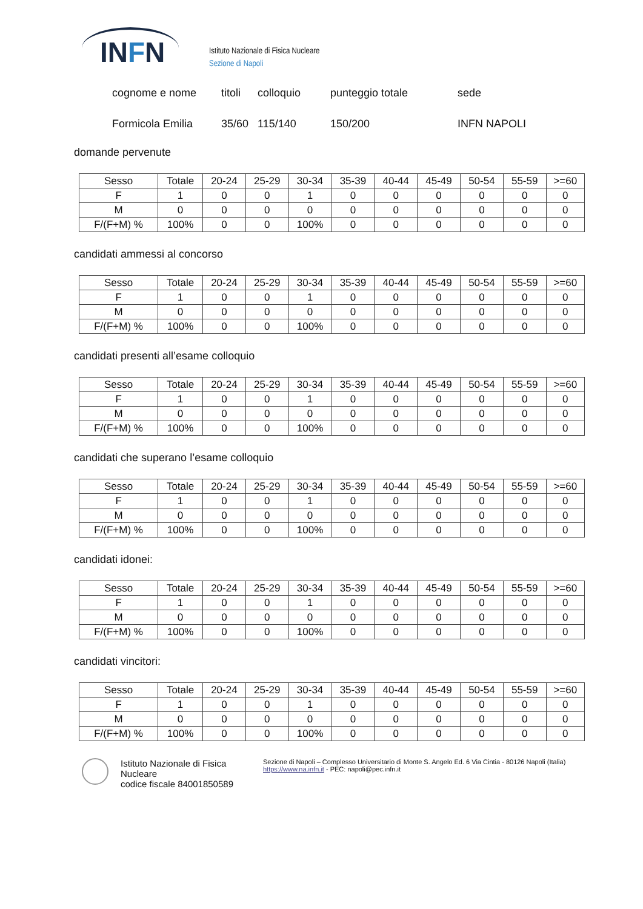INFN
Istituto Nazionale di Fisica Nucleare
Sezione di Napoli
cognome e nome titoli colloquio punteggio totale sede
Formicola Emilia 35/60 115/140 150/200 INFN NAPOLI
domande pervenute
| Sesso | Totale | 20-24 | 25-29 | 30-34 | 35-39 | 40-44 | 45-49 | 50-54 | 55-59 | >=60 |
| --- | --- | --- | --- | --- | --- | --- | --- | --- | --- | --- |
| F | 1 | 0 | 0 | 1 | 0 | 0 | 0 | 0 | 0 | 0 |
| M | 0 | 0 | 0 | 0 | 0 | 0 | 0 | 0 | 0 | 0 |
| F/(F+M) % | 100% | 0 | 0 | 100% | 0 | 0 | 0 | 0 | 0 | 0 |
candidati ammessi al concorso
| Sesso | Totale | 20-24 | 25-29 | 30-34 | 35-39 | 40-44 | 45-49 | 50-54 | 55-59 | >=60 |
| --- | --- | --- | --- | --- | --- | --- | --- | --- | --- | --- |
| F | 1 | 0 | 0 | 1 | 0 | 0 | 0 | 0 | 0 | 0 |
| M | 0 | 0 | 0 | 0 | 0 | 0 | 0 | 0 | 0 | 0 |
| F/(F+M) % | 100% | 0 | 0 | 100% | 0 | 0 | 0 | 0 | 0 | 0 |
candidati presenti all’esame colloquio
| Sesso | Totale | 20-24 | 25-29 | 30-34 | 35-39 | 40-44 | 45-49 | 50-54 | 55-59 | >=60 |
| --- | --- | --- | --- | --- | --- | --- | --- | --- | --- | --- |
| F | 1 | 0 | 0 | 1 | 0 | 0 | 0 | 0 | 0 | 0 |
| M | 0 | 0 | 0 | 0 | 0 | 0 | 0 | 0 | 0 | 0 |
| F/(F+M) % | 100% | 0 | 0 | 100% | 0 | 0 | 0 | 0 | 0 | 0 |
candidati che superano l’esame colloquio
| Sesso | Totale | 20-24 | 25-29 | 30-34 | 35-39 | 40-44 | 45-49 | 50-54 | 55-59 | >=60 |
| --- | --- | --- | --- | --- | --- | --- | --- | --- | --- | --- |
| F | 1 | 0 | 0 | 1 | 0 | 0 | 0 | 0 | 0 | 0 |
| M | 0 | 0 | 0 | 0 | 0 | 0 | 0 | 0 | 0 | 0 |
| F/(F+M) % | 100% | 0 | 0 | 100% | 0 | 0 | 0 | 0 | 0 | 0 |
candidati idonei:
| Sesso | Totale | 20-24 | 25-29 | 30-34 | 35-39 | 40-44 | 45-49 | 50-54 | 55-59 | >=60 |
| --- | --- | --- | --- | --- | --- | --- | --- | --- | --- | --- |
| F | 1 | 0 | 0 | 1 | 0 | 0 | 0 | 0 | 0 | 0 |
| M | 0 | 0 | 0 | 0 | 0 | 0 | 0 | 0 | 0 | 0 |
| F/(F+M) % | 100% | 0 | 0 | 100% | 0 | 0 | 0 | 0 | 0 | 0 |
candidati vincitori:
| Sesso | Totale | 20-24 | 25-29 | 30-34 | 35-39 | 40-44 | 45-49 | 50-54 | 55-59 | >=60 |
| --- | --- | --- | --- | --- | --- | --- | --- | --- | --- | --- |
| F | 1 | 0 | 0 | 1 | 0 | 0 | 0 | 0 | 0 | 0 |
| M | 0 | 0 | 0 | 0 | 0 | 0 | 0 | 0 | 0 | 0 |
| F/(F+M) % | 100% | 0 | 0 | 100% | 0 | 0 | 0 | 0 | 0 | 0 |
Istituto Nazionale di Fisica Nucleare
codice fiscale 84001850589
Sezione di Napoli – Complesso Universitario di Monte S. Angelo Ed. 6 Via Cintia - 80126 Napoli (Italia)
https://www.na.infn.it - PEC: napoli@pec.infn.it